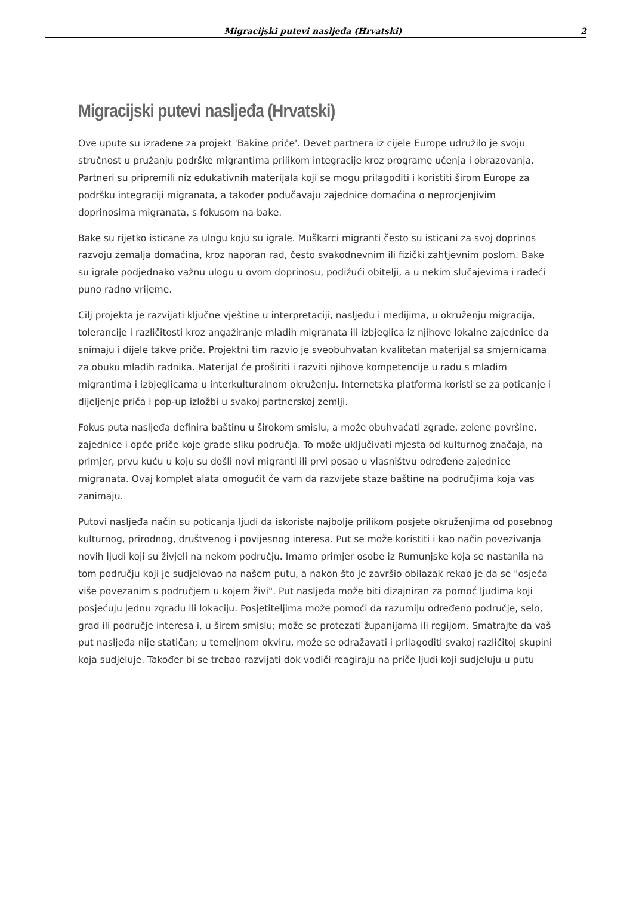Migracijski putevi nasljeđa (Hrvatski) 2
Migracijski putevi nasljeđa (Hrvatski)
Ove upute su izrađene za projekt 'Bakine priče'. Devet partnera iz cijele Europe udružilo je svoju stručnost u pružanju podrške migrantima prilikom integracije kroz programe učenja i obrazovanja. Partneri su pripremili niz edukativnih materijala koji se mogu prilagoditi i koristiti širom Europe za podršku integraciji migranata, a također podučavaju zajednice domaćina o neprocjenjivim doprinosima migranata, s fokusom na bake.
Bake su rijetko isticane za ulogu koju su igrale. Muškarci migranti često su isticani za svoj doprinos razvoju zemalja domaćina, kroz naporan rad, često svakodnevnim ili fizički zahtjevnim poslom. Bake su igrale podjednako važnu ulogu u ovom doprinosu, podižući obitelji, a u nekim slučajevima i radeći puno radno vrijeme.
Cilj projekta je razvijati ključne vještine u interpretaciji, nasljeđu i medijima, u okruženju migracija, tolerancije i različitosti kroz angažiranje mladih migranata ili izbjeglica iz njihove lokalne zajednice da snimaju i dijele takve priče. Projektni tim razvio je sveobuhvatan kvalitetan materijal sa smjernicama za obuku mladih radnika. Materijal će proširiti i razviti njihove kompetencije u radu s mladim migrantima i izbjeglicama u interkulturalnom okruženju. Internetska platforma koristi se za poticanje i dijeljenje priča i pop-up izložbi u svakoj partnerskoj zemlji.
Fokus puta nasljeđa definira baštinu u širokom smislu, a može obuhvaćati zgrade, zelene površine, zajednice i opće priče koje grade sliku područja. To može uključivati mjesta od kulturnog značaja, na primjer, prvu kuću u koju su došli novi migranti ili prvi posao u vlasništvu određene zajednice migranata. Ovaj komplet alata omogućit će vam da razvijete staze baštine na područjima koja vas zanimaju.
Putovi nasljeđa način su poticanja ljudi da iskoriste najbolje prilikom posjete okruženjima od posebnog kulturnog, prirodnog, društvenog i povijesnog interesa. Put se može koristiti i kao način povezivanja novih ljudi koji su živjeli na nekom području. Imamo primjer osobe iz Rumunjske koja se nastanila na tom području koji je sudjelovao na našem putu, a nakon što je završio obilazak rekao je da se "osjeća više povezanim s područjem u kojem živi". Put nasljeđa može biti dizajniran za pomoć ljudima koji posjećuju jednu zgradu ili lokaciju. Posjetiteljima može pomoći da razumiju određeno područje, selo, grad ili područje interesa i, u širem smislu; može se protezati županijama ili regijom. Smatrajte da vaš put nasljeđa nije statičan; u temeljnom okviru, može se odražavati i prilagoditi svakoj različitoj skupini koja sudjeluje. Također bi se trebao razvijati dok vodiči reagiraju na priče ljudi koji sudjeluju u putu